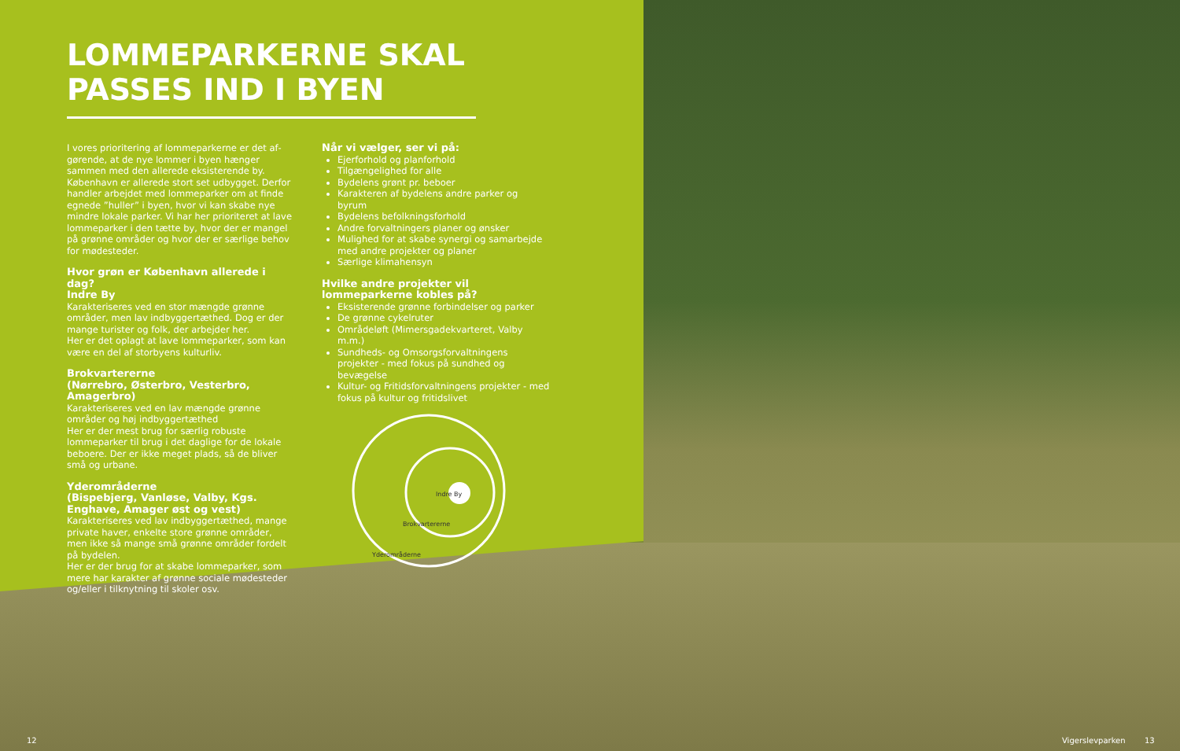LOMMEPARKERNE SKAL
PASSES IND I BYEN
I vores prioritering af lommeparkerne er det af­gørende, at de nye lommer i byen hænger sammen med den allerede eksisterende by.
København er allerede stort set udbygget. Derfor handler arbejdet med lommeparker om at finde egnede ”huller” i byen, hvor vi kan skabe nye mindre lokale parker. Vi har her prioriteret at lave lommeparker i den tætte by, hvor der er mangel på grønne områder og hvor der er særlige behov for mødesteder.
Hvor grøn er København allerede i dag?
Indre By
Karakteriseres ved en stor mængde grønne områder, men lav indbyggertæthed. Dog er der mange turister og folk, der arbejder her.
Her er det oplagt at lave lommeparker, som kan være en del af storbyens kulturliv.
Brokvartererne
(Nørrebro, Østerbro, Vesterbro, Amagerbro)
Karakteriseres ved en lav mængde grønne områder og høj indbyggertæthed
Her er der mest brug for særlig robuste lommeparker til brug i det daglige for de lokale beboere. Der er ikke meget plads, så de bliver små og urbane.
Yderområderne
(Bispebjerg, Vanløse, Valby, Kgs. Enghave, Amager øst og vest)
Karakteriseres ved lav indbyggertæthed, mange pri­vate haver, enkelte store grønne områder, men ikke så mange små grønne områder fordelt på bydelen.
Her er der brug for at skabe lommeparker, som mere har karakter af grønne sociale mødesteder og/eller i tilknytning til skoler osv.
Når vi vælger, ser vi på:
Ejerforhold og planforhold
Tilgængelighed for alle
Bydelens grønt pr. beboer
Karakteren af bydelens andre parker og byrum
Bydelens befolkningsforhold
Andre forvaltningers planer og ønsker
Mulighed for at skabe synergi og samarbejde med andre projekter og planer
Særlige klimahensyn
Hvilke andre projekter vil lommeparkerne kobles på?
Eksisterende grønne forbindelser og parker
De grønne cykelruter
Områdeløft (Mimersgadekvarteret, Valby m.m.)
Sundheds- og Omsorgsforvaltningens projekter - med fokus på sundhed og bevægelse
Kultur- og Fritidsforvaltningens projekter - med fokus på kultur og fritidslivet
Indre By
Brokvartererne
Yderområderne
12 Vigerslevparken 13